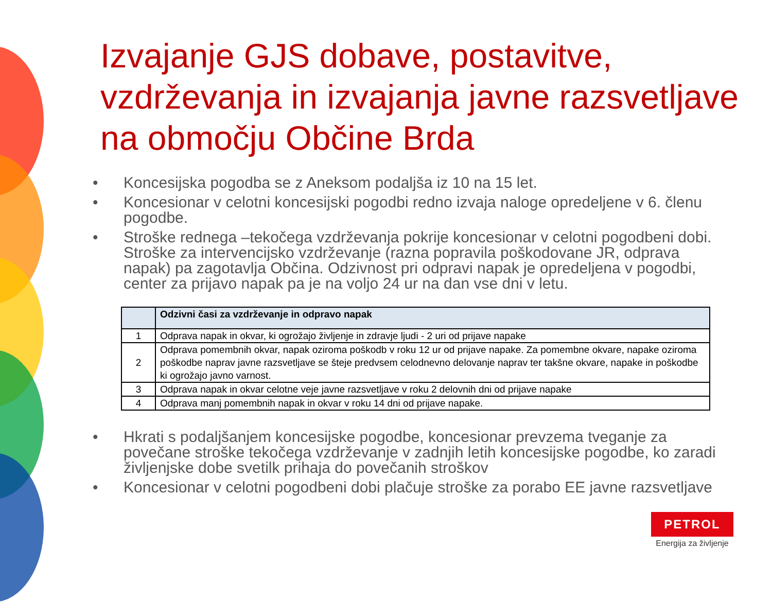Izvajanje GJS dobave, postavitve, vzdrževanja in izvajanja javne razsvetljave na območju Občine Brda
• Koncesijska pogodba se z Aneksom podaljša iz 10 na 15 let.
• Koncesionar v celotni koncesijski pogodbi redno izvaja naloge opredeljene v 6. členu pogodbe.
• Stroške rednega –tekočega vzdrževanja pokrije koncesionar v celotni pogodbeni dobi. Stroške za intervencijsko vzdrževanje (razna popravila poškodovane JR, odprava napak) pa zagotavlja Občina. Odzivnost pri odpravi napak je opredeljena v pogodbi, center za prijavo napak pa je na voljo 24 ur na dan vse dni v letu.
| | Odzivni časi za vzdrževanje in odpravo napak |
| --- | --- |
| 1 | Odprava napak in okvar, ki ogrožajo življenje in zdravje ljudi - 2 uri od prijave napake |
| 2 | Odprava pomembnih okvar, napak oziroma poškodb v roku 12 ur od prijave napake. Za pomembne okvare, napake oziroma poškodbe naprav javne razsvetljave se šteje predvsem celodnevno delovanje naprav ter takšne okvare, napake in poškodbe ki ogrožajo javno varnost. |
| 3 | Odprava napak in okvar celotne veje javne razsvetljave v roku 2 delovnih dni od prijave napake |
| 4 | Odprava manj pomembnih napak in okvar v roku 14 dni od prijave napake. |
• Hkrati s podaljšanjem koncesijske pogodbe, koncesionar prevzema tveganje za povečane stroške tekočega vzdrževanje v zadnjih letih koncesijske pogodbe, ko zaradi življenjske dobe svetilk prihaja do povečanih stroškov
• Koncesionar v celotni pogodbeni dobi plačuje stroške za porabo EE javne razsvetljave
PETROL
Energija za življenje